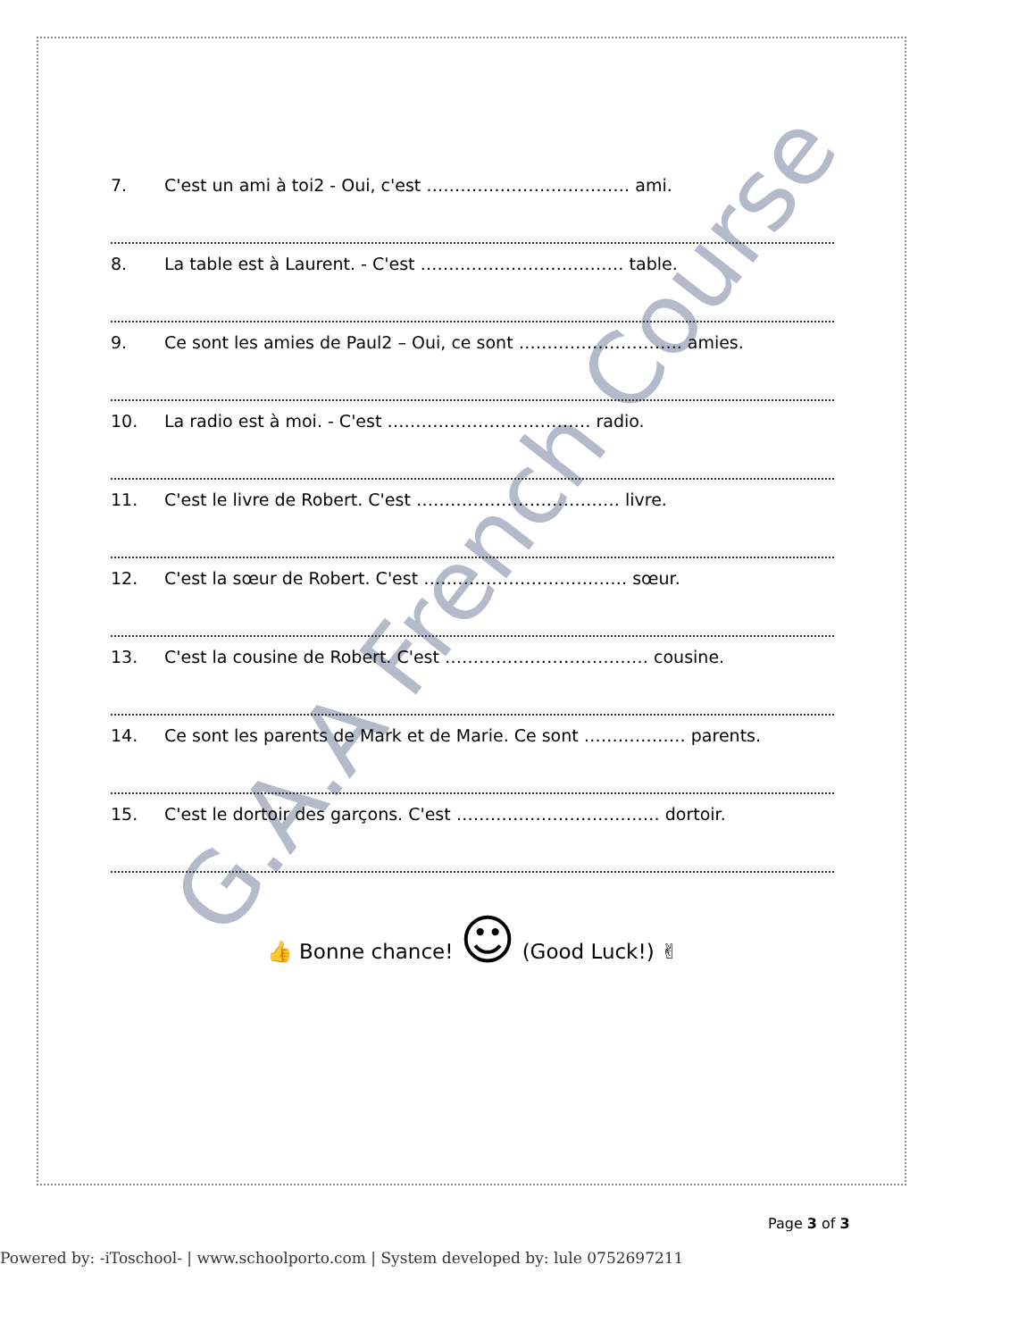G.A.A French Course
7. C'est un ami à toi2 - Oui, c'est ……………………………… ami.
8. La table est à Laurent. - C'est ……………………………… table.
9. Ce sont les amies de Paul2 – Oui, ce sont ……………………….. amies.
10. La radio est à moi. - C'est ……………………………… radio.
11. C'est le livre de Robert. C'est ……………………………… livre.
12. C'est la sœur de Robert. C'est ……………………………… sœur.
13. C'est la cousine de Robert. C'est ……………………………… cousine.
14. Ce sont les parents de Mark et de Marie. Ce sont ……………… parents.
15. C'est le dortoir des garçons. C'est ……………………………… dortoir.
👍 Bonne chance! ☺ (Good Luck!) ✌
Page 3 of 3
Powered by: -iToschool- | www.schoolporto.com | System developed by: lule 0752697211